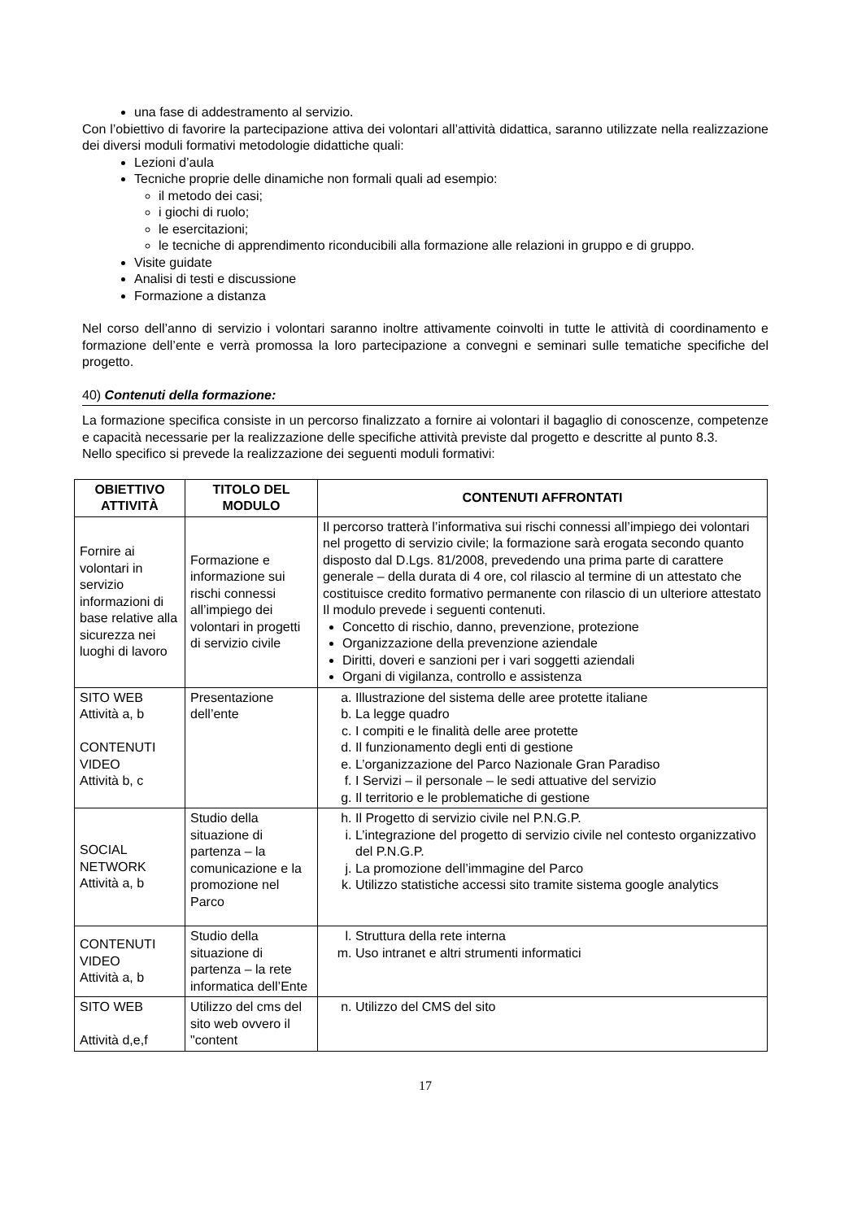una fase di addestramento al servizio.
Con l’obiettivo di favorire la partecipazione attiva dei volontari all’attività didattica, saranno utilizzate nella realizzazione dei diversi moduli formativi metodologie didattiche quali:
Lezioni d’aula
Tecniche proprie delle dinamiche non formali quali ad esempio:
il metodo dei casi;
i giochi di ruolo;
le esercitazioni;
le tecniche di apprendimento riconducibili alla formazione alle relazioni in gruppo e di gruppo.
Visite guidate
Analisi di testi e discussione
Formazione a distanza
Nel corso dell’anno di servizio i volontari saranno inoltre attivamente coinvolti in tutte le attività di coordinamento e formazione dell’ente e verrà promossa la loro partecipazione a convegni e seminari sulle tematiche specifiche del progetto.
40) Contenuti della formazione:
La formazione specifica consiste in un percorso finalizzato a fornire ai volontari il bagaglio di conoscenze, competenze e capacità necessarie per la realizzazione delle specifiche attività previste dal progetto e descritte al punto 8.3.
Nello specifico si prevede la realizzazione dei seguenti moduli formativi:
| OBIETTIVO ATTIVITÀ | TITOLO DEL MODULO | CONTENUTI AFFRONTATI |
| --- | --- | --- |
| Fornire ai volontari in servizio informazioni di base relative alla sicurezza nei luoghi di lavoro | Formazione e informazione sui rischi connessi all’impiego dei volontari in progetti di servizio civile | Il percorso tratterà l’informativa sui rischi connessi all’impiego dei volontari nel progetto di servizio civile; la formazione sarà erogata secondo quanto disposto dal D.Lgs. 81/2008, prevedendo una prima parte di carattere generale – della durata di 4 ore, col rilascio al termine di un attestato che costituisce credito formativo permanente con rilascio di un ulteriore attestato Il modulo prevede i seguenti contenuti. Concetto di rischio, danno, prevenzione, protezione Organizzazione della prevenzione aziendale Diritti, doveri e sanzioni per i vari soggetti aziendali Organi di vigilanza, controllo e assistenza |
| SITO WEB Attività a, b CONTENUTI VIDEO Attività b, c | Presentazione dell’ente | a. Illustrazione del sistema delle aree protette italiane b. La legge quadro c. I compiti e le finalità delle aree protette d. Il funzionamento degli enti di gestione e. L’organizzazione del Parco Nazionale Gran Paradiso f. I Servizi – il personale – le sedi attuative del servizio g. Il territorio e le problematiche di gestione |
| SOCIAL NETWORK Attività a, b | Studio della situazione di partenza – la comunicazione e la promozione nel Parco | h. Il Progetto di servizio civile nel P.N.G.P. i. L’integrazione del progetto di servizio civile nel contesto organizzativo del P.N.G.P. j. La promozione dell’immagine del Parco k. Utilizzo statistiche accessi sito tramite sistema google analytics |
| CONTENUTI VIDEO Attività a, b | Studio della situazione di partenza – la rete informatica dell’Ente | l. Struttura della rete interna m. Uso intranet e altri strumenti informatici |
| SITO WEB Attività d,e,f | Utilizzo del cms del sito web ovvero il "content | n. Utilizzo del CMS del sito |
17